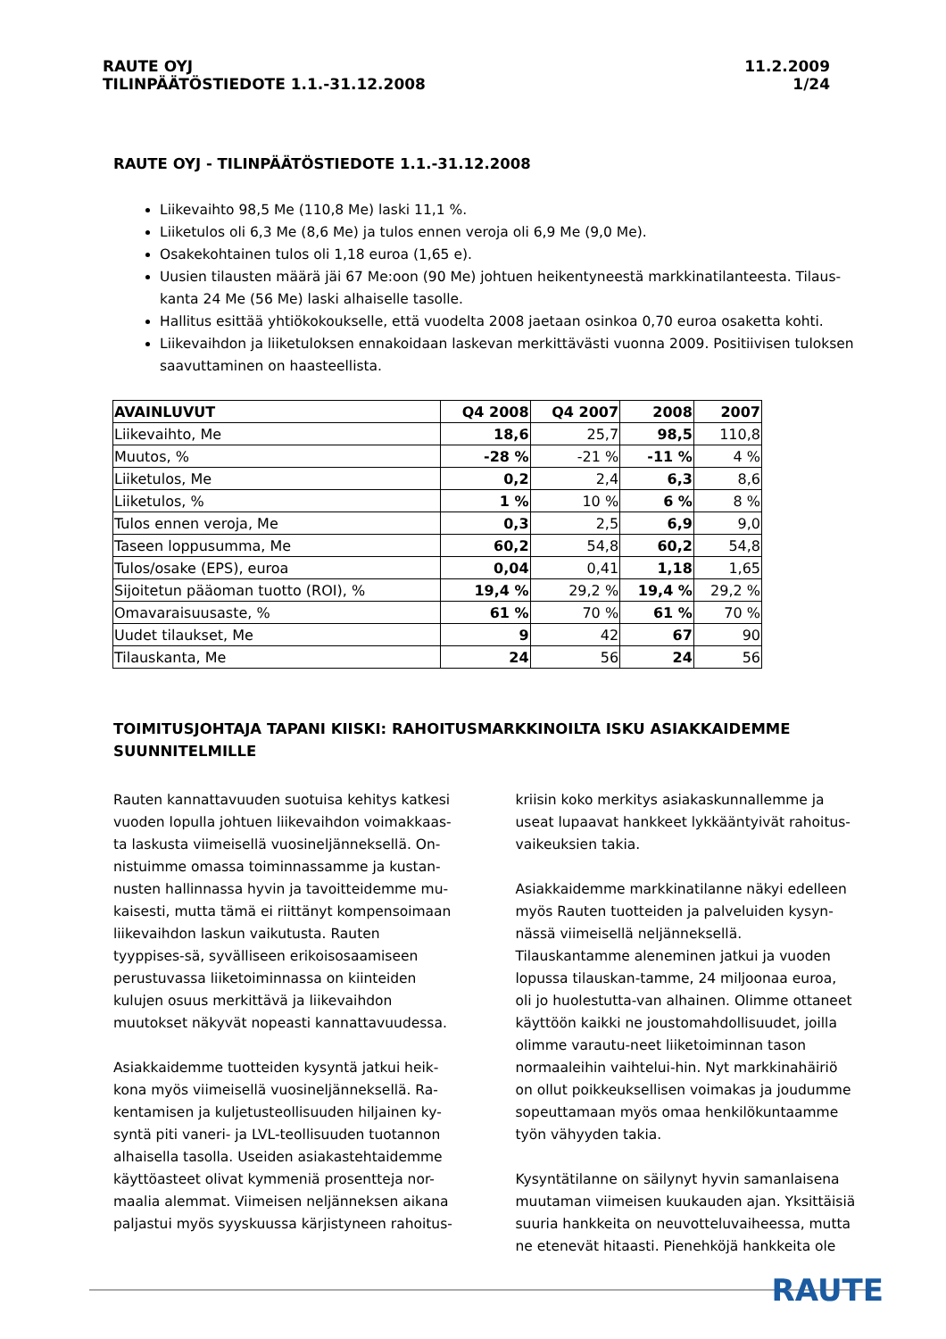RAUTE OYJ
TILINPÄÄTÖSTIEDOTE 1.1.-31.12.2008
11.2.2009
1/24
RAUTE OYJ - TILINPÄÄTÖSTIEDOTE 1.1.-31.12.2008
Liikevaihto 98,5 Me (110,8 Me) laski 11,1 %.
Liiketulos oli 6,3 Me (8,6 Me) ja tulos ennen veroja oli 6,9 Me (9,0 Me).
Osakekohtainen tulos oli 1,18 euroa (1,65 e).
Uusien tilausten määrä jäi 67 Me:oon (90 Me) johtuen heikentyneestä markkinatilanteesta. Tilaus-kanta 24 Me (56 Me) laski alhaiselle tasolle.
Hallitus esittää yhtiökokoukselle, että vuodelta 2008 jaetaan osinkoa 0,70 euroa osaketta kohti.
Liikevaihdon ja liiketuloksen ennakoidaan laskevan merkittävästi vuonna 2009. Positiivisen tuloksen saavuttaminen on haasteellista.
| AVAINLUVUT | Q4 2008 | Q4 2007 | 2008 | 2007 |
| --- | --- | --- | --- | --- |
| Liikevaihto, Me | 18,6 | 25,7 | 98,5 | 110,8 |
| Muutos, % | -28 % | -21 % | -11 % | 4 % |
| Liiketulos, Me | 0,2 | 2,4 | 6,3 | 8,6 |
| Liiketulos, % | 1 % | 10 % | 6 % | 8 % |
| Tulos ennen veroja, Me | 0,3 | 2,5 | 6,9 | 9,0 |
| Taseen loppusumma, Me | 60,2 | 54,8 | 60,2 | 54,8 |
| Tulos/osake (EPS), euroa | 0,04 | 0,41 | 1,18 | 1,65 |
| Sijoitetun pääoman tuotto (ROI), % | 19,4 % | 29,2 % | 19,4 % | 29,2 % |
| Omavaraisuusaste, % | 61 % | 70 % | 61 % | 70 % |
| Uudet tilaukset, Me | 9 | 42 | 67 | 90 |
| Tilauskanta, Me | 24 | 56 | 24 | 56 |
TOIMITUSJOHTAJA TAPANI KIISKI: RAHOITUSMARKKINOILTA ISKU ASIAKKAIDEMME SUUNNITELMILLE
Rauten kannattavuuden suotuisa kehitys katkesi vuoden lopulla johtuen liikevaihdon voimakkaas-ta laskusta viimeisellä vuosineljänneksellä. On-nistuimme omassa toiminnassamme ja kustan-nusten hallinnassa hyvin ja tavoitteidemme mu-kaisesti, mutta tämä ei riittänyt kompensoimaan liikevaihdon laskun vaikutusta. Rauten tyyppises-sä, syvälliseen erikoisosaamiseen perustuvassa liiketoiminnassa on kiinteiden kulujen osuus merkittävä ja liikevaihdon muutokset näkyvät nopeasti kannattavuudessa.
Asiakkaidemme tuotteiden kysyntä jatkui heik-kona myös viimeisellä vuosineljänneksellä. Ra-kentamisen ja kuljetusteollisuuden hiljainen ky-syntä piti vaneri- ja LVL-teollisuuden tuotannon alhaisella tasolla. Useiden asiakastehtaidemme käyttöasteet olivat kymmeniä prosentteja nor-maalia alemmat. Viimeisen neljänneksen aikana paljastui myös syyskuussa kärjistyneen rahoitus-
kriisin koko merkitys asiakaskunnallemme ja useat lupaavat hankkeet lykkääntyivät rahoitus-vaikeuksien takia.
Asiakkaidemme markkinatilanne näkyi edelleen myös Rauten tuotteiden ja palveluiden kysyn-nässä viimeisellä neljänneksellä. Tilauskantamme aleneminen jatkui ja vuoden lopussa tilauskan-tamme, 24 miljoonaa euroa, oli jo huolestutta-van alhainen. Olimme ottaneet käyttöön kaikki ne joustomahdollisuudet, joilla olimme varautu-neet liiketoiminnan tason normaaleihin vaihtelui-hin. Nyt markkinahäiriö on ollut poikkeuksellisen voimakas ja joudumme sopeuttamaan myös omaa henkilökuntaamme työn vähyyden takia.
Kysyntätilanne on säilynyt hyvin samanlaisena muutaman viimeisen kuukauden ajan. Yksittäisiä suuria hankkeita on neuvotteluvaiheessa, mutta ne etenevät hitaasti. Pienehköjä hankkeita ole
RAUTE